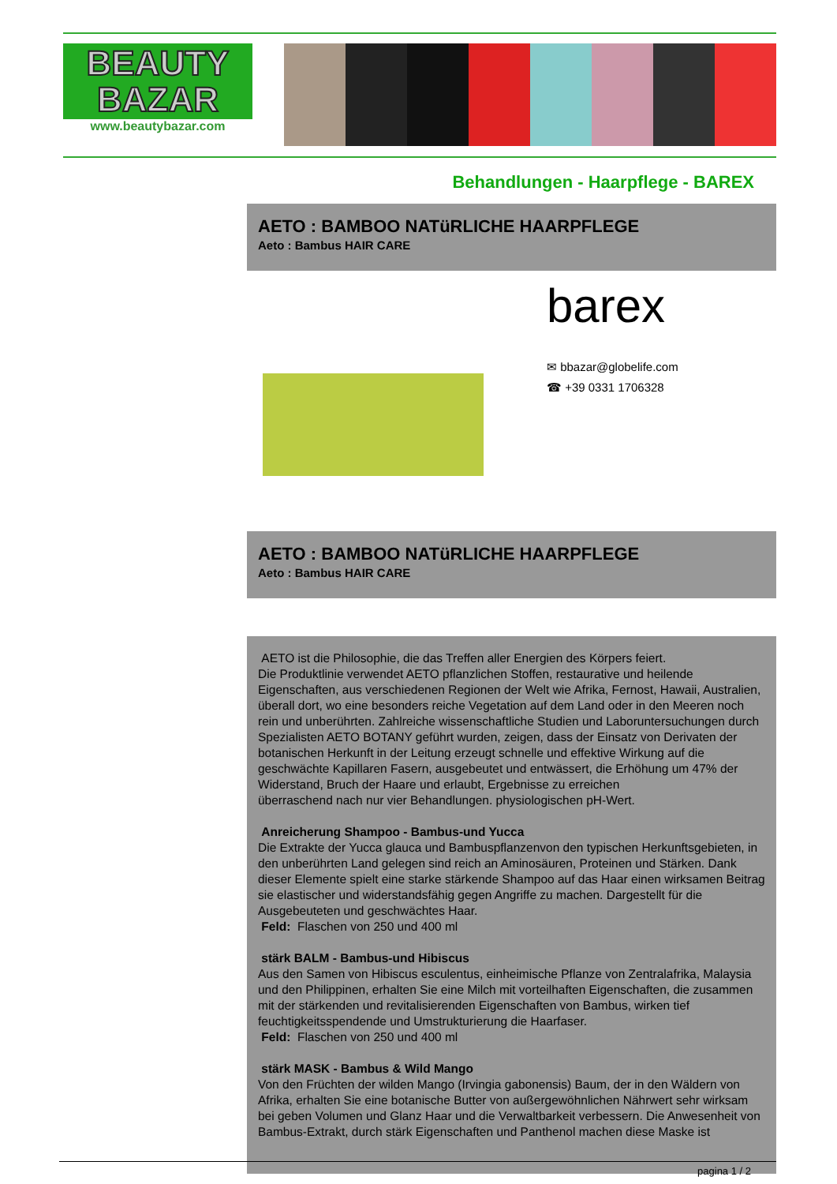BEAUTY
BAZAR
www.beautybazar.com
Behandlungen - Haarpflege - BAREX
AETO : BAMBOO NATüRLICHE HAARPFLEGE
Aeto : Bambus HAIR CARE
barex
✉ bbazar@globelife.com
☎ +39 0331 1706328
AETO : BAMBOO NATüRLICHE HAARPFLEGE
Aeto : Bambus HAIR CARE
AETO ist die Philosophie, die das Treffen aller Energien des Körpers feiert.
Die Produktlinie verwendet AETO pflanzlichen Stoffen, restaurative und heilende Eigenschaften, aus verschiedenen Regionen der Welt wie Afrika, Fernost, Hawaii, Australien, überall dort, wo eine besonders reiche Vegetation auf dem Land oder in den Meeren noch rein und unberührten. Zahlreiche wissenschaftliche Studien und Laboruntersuchungen durch Spezialisten AETO BOTANY geführt wurden, zeigen, dass der Einsatz von Derivaten der botanischen Herkunft in der Leitung erzeugt schnelle und effektive Wirkung auf die geschwächte Kapillaren Fasern, ausgebeutet und entwässert, die Erhöhung um 47% der Widerstand, Bruch der Haare und erlaubt, Ergebnisse zu erreichen
überraschend nach nur vier Behandlungen. physiologischen pH-Wert.
Anreicherung Shampoo - Bambus-und Yucca
Die Extrakte der Yucca glauca und Bambuspflanzenvon den typischen Herkunftsgebieten, in den unberührten Land gelegen sind reich an Aminosäuren, Proteinen und Stärken. Dank dieser Elemente spielt eine starke stärkende Shampoo auf das Haar einen wirksamen Beitrag sie elastischer und widerstandsfähig gegen Angriffe zu machen. Dargestellt für die Ausgebeuteten und geschwächtes Haar.
Feld: Flaschen von 250 und 400 ml
stärk BALM - Bambus-und Hibiscus
Aus den Samen von Hibiscus esculentus, einheimische Pflanze von Zentralafrika, Malaysia und den Philippinen, erhalten Sie eine Milch mit vorteilhaften Eigenschaften, die zusammen mit der stärkenden und revitalisierenden Eigenschaften von Bambus, wirken tief feuchtigkeitsspendende und Umstrukturierung die Haarfaser.
Feld: Flaschen von 250 und 400 ml
stärk MASK - Bambus & Wild Mango
Von den Früchten der wilden Mango (Irvingia gabonensis) Baum, der in den Wäldern von Afrika, erhalten Sie eine botanische Butter von außergewöhnlichen Nährwert sehr wirksam bei geben Volumen und Glanz Haar und die Verwaltbarkeit verbessern. Die Anwesenheit von Bambus-Extrakt, durch stärk Eigenschaften und Panthenol machen diese Maske ist
pagina 1 / 2